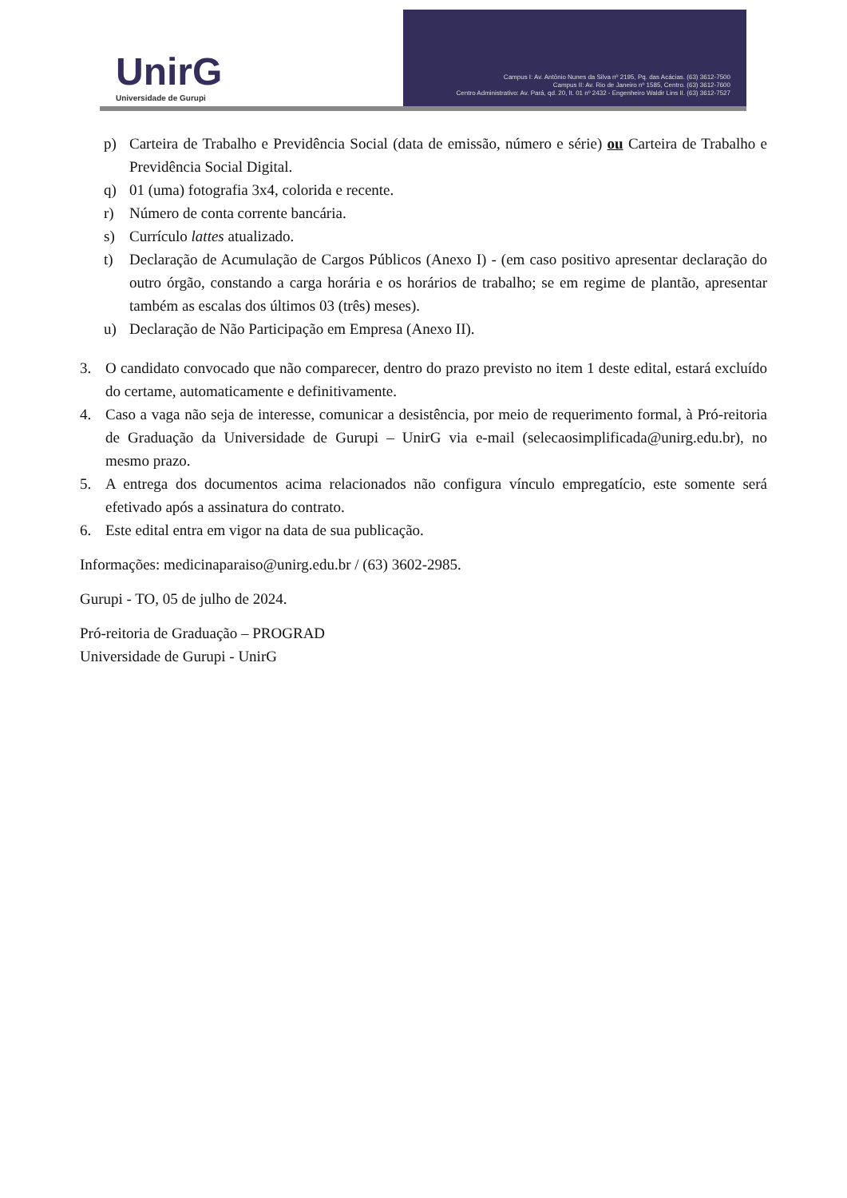UnirG
Universidade de Gurupi
Campus I: Av. Antônio Nunes da Silva nº 2195, Pq. das Acácias. (63) 3612-7500
Campus II: Av. Rio de Janeiro nº 1585, Centro. (63) 3612-7600
Centro Administrativo: Av. Pará, qd. 20, lt. 01 nº 2432 - Engenheiro Waldir Lins II. (63) 3612-7527
p) Carteira de Trabalho e Previdência Social (data de emissão, número e série) ou Carteira de Trabalho e Previdência Social Digital.
q) 01 (uma) fotografia 3x4, colorida e recente.
r) Número de conta corrente bancária.
s) Currículo lattes atualizado.
t) Declaração de Acumulação de Cargos Públicos (Anexo I) - (em caso positivo apresentar declaração do outro órgão, constando a carga horária e os horários de trabalho; se em regime de plantão, apresentar também as escalas dos últimos 03 (três) meses).
u) Declaração de Não Participação em Empresa (Anexo II).
3. O candidato convocado que não comparecer, dentro do prazo previsto no item 1 deste edital, estará excluído do certame, automaticamente e definitivamente.
4. Caso a vaga não seja de interesse, comunicar a desistência, por meio de requerimento formal, à Pró-reitoria de Graduação da Universidade de Gurupi – UnirG via e-mail (selecaosimplificada@unirg.edu.br), no mesmo prazo.
5. A entrega dos documentos acima relacionados não configura vínculo empregatício, este somente será efetivado após a assinatura do contrato.
6. Este edital entra em vigor na data de sua publicação.
Informações: medicinaparaiso@unirg.edu.br / (63) 3602-2985.
Gurupi - TO, 05 de julho de 2024.
Pró-reitoria de Graduação – PROGRAD
Universidade de Gurupi - UnirG